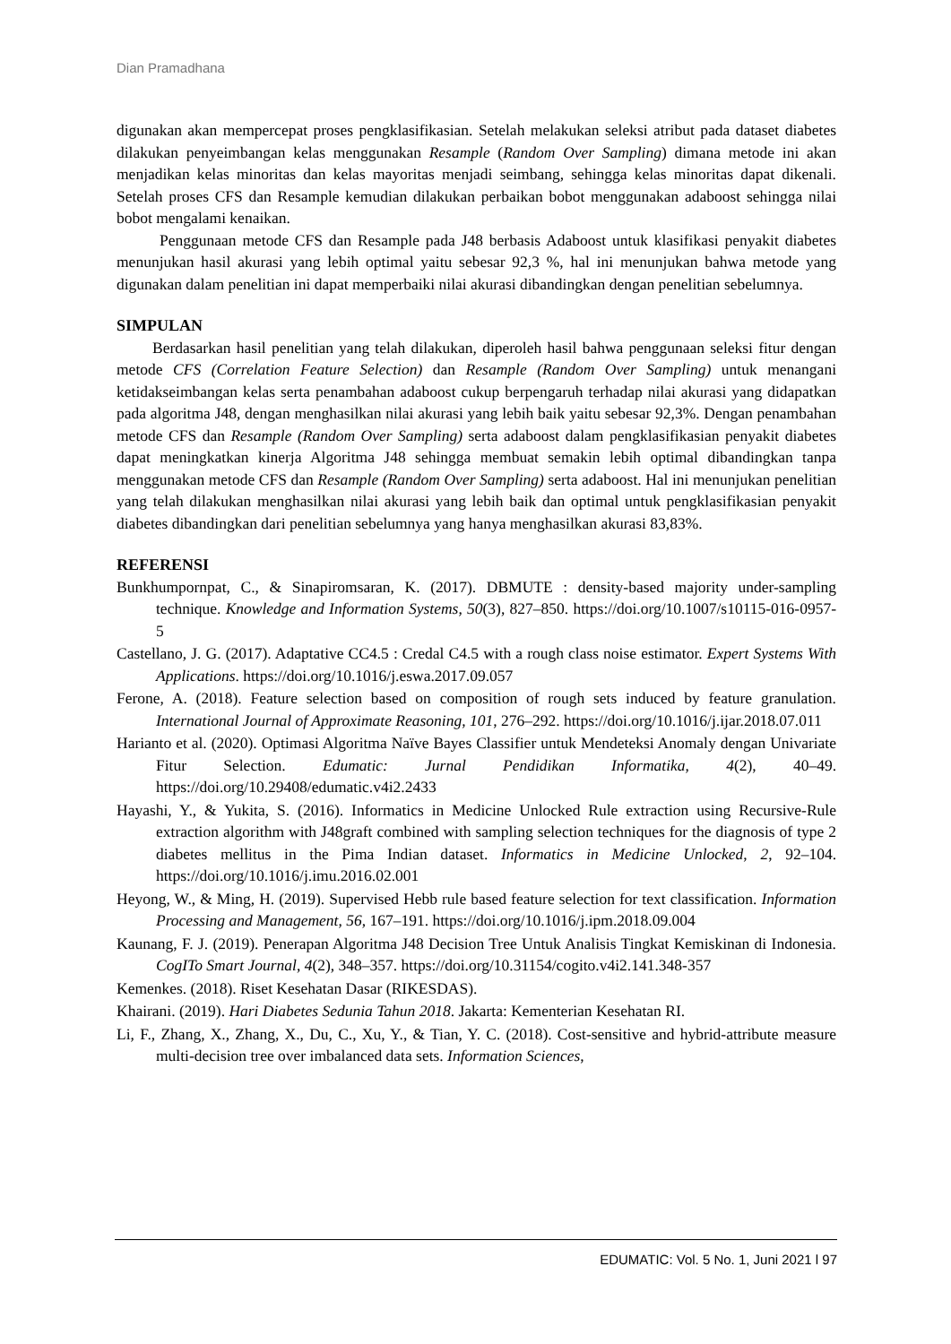Dian Pramadhana
digunakan akan mempercepat proses pengklasifikasian. Setelah melakukan seleksi atribut pada dataset diabetes dilakukan penyeimbangan kelas menggunakan Resample (Random Over Sampling) dimana metode ini akan menjadikan kelas minoritas dan kelas mayoritas menjadi seimbang, sehingga kelas minoritas dapat dikenali. Setelah proses CFS dan Resample kemudian dilakukan perbaikan bobot menggunakan adaboost sehingga nilai bobot mengalami kenaikan.
Penggunaan metode CFS dan Resample pada J48 berbasis Adaboost untuk klasifikasi penyakit diabetes menunjukan hasil akurasi yang lebih optimal yaitu sebesar 92,3 %, hal ini menunjukan bahwa metode yang digunakan dalam penelitian ini dapat memperbaiki nilai akurasi dibandingkan dengan penelitian sebelumnya.
SIMPULAN
Berdasarkan hasil penelitian yang telah dilakukan, diperoleh hasil bahwa penggunaan seleksi fitur dengan metode CFS (Correlation Feature Selection) dan Resample (Random Over Sampling) untuk menangani ketidakseimbangan kelas serta penambahan adaboost cukup berpengaruh terhadap nilai akurasi yang didapatkan pada algoritma J48, dengan menghasilkan nilai akurasi yang lebih baik yaitu sebesar 92,3%. Dengan penambahan metode CFS dan Resample (Random Over Sampling) serta adaboost dalam pengklasifikasian penyakit diabetes dapat meningkatkan kinerja Algoritma J48 sehingga membuat semakin lebih optimal dibandingkan tanpa menggunakan metode CFS dan Resample (Random Over Sampling) serta adaboost. Hal ini menunjukan penelitian yang telah dilakukan menghasilkan nilai akurasi yang lebih baik dan optimal untuk pengklasifikasian penyakit diabetes dibandingkan dari penelitian sebelumnya yang hanya menghasilkan akurasi 83,83%.
REFERENSI
Bunkhumpornpat, C., & Sinapiromsaran, K. (2017). DBMUTE : density-based majority under-sampling technique. Knowledge and Information Systems, 50(3), 827–850. https://doi.org/10.1007/s10115-016-0957-5
Castellano, J. G. (2017). Adaptative CC4.5 : Credal C4.5 with a rough class noise estimator. Expert Systems With Applications. https://doi.org/10.1016/j.eswa.2017.09.057
Ferone, A. (2018). Feature selection based on composition of rough sets induced by feature granulation. International Journal of Approximate Reasoning, 101, 276–292. https://doi.org/10.1016/j.ijar.2018.07.011
Harianto et al. (2020). Optimasi Algoritma Naïve Bayes Classifier untuk Mendeteksi Anomaly dengan Univariate Fitur Selection. Edumatic: Jurnal Pendidikan Informatika, 4(2), 40–49. https://doi.org/10.29408/edumatic.v4i2.2433
Hayashi, Y., & Yukita, S. (2016). Informatics in Medicine Unlocked Rule extraction using Recursive-Rule extraction algorithm with J48graft combined with sampling selection techniques for the diagnosis of type 2 diabetes mellitus in the Pima Indian dataset. Informatics in Medicine Unlocked, 2, 92–104. https://doi.org/10.1016/j.imu.2016.02.001
Heyong, W., & Ming, H. (2019). Supervised Hebb rule based feature selection for text classification. Information Processing and Management, 56, 167–191. https://doi.org/10.1016/j.ipm.2018.09.004
Kaunang, F. J. (2019). Penerapan Algoritma J48 Decision Tree Untuk Analisis Tingkat Kemiskinan di Indonesia. CogITo Smart Journal, 4(2), 348–357. https://doi.org/10.31154/cogito.v4i2.141.348-357
Kemenkes. (2018). Riset Kesehatan Dasar (RIKESDAS).
Khairani. (2019). Hari Diabetes Sedunia Tahun 2018. Jakarta: Kementerian Kesehatan RI.
Li, F., Zhang, X., Zhang, X., Du, C., Xu, Y., & Tian, Y. C. (2018). Cost-sensitive and hybrid-attribute measure multi-decision tree over imbalanced data sets. Information Sciences,
EDUMATIC: Vol. 5 No. 1, Juni 2021 l 97